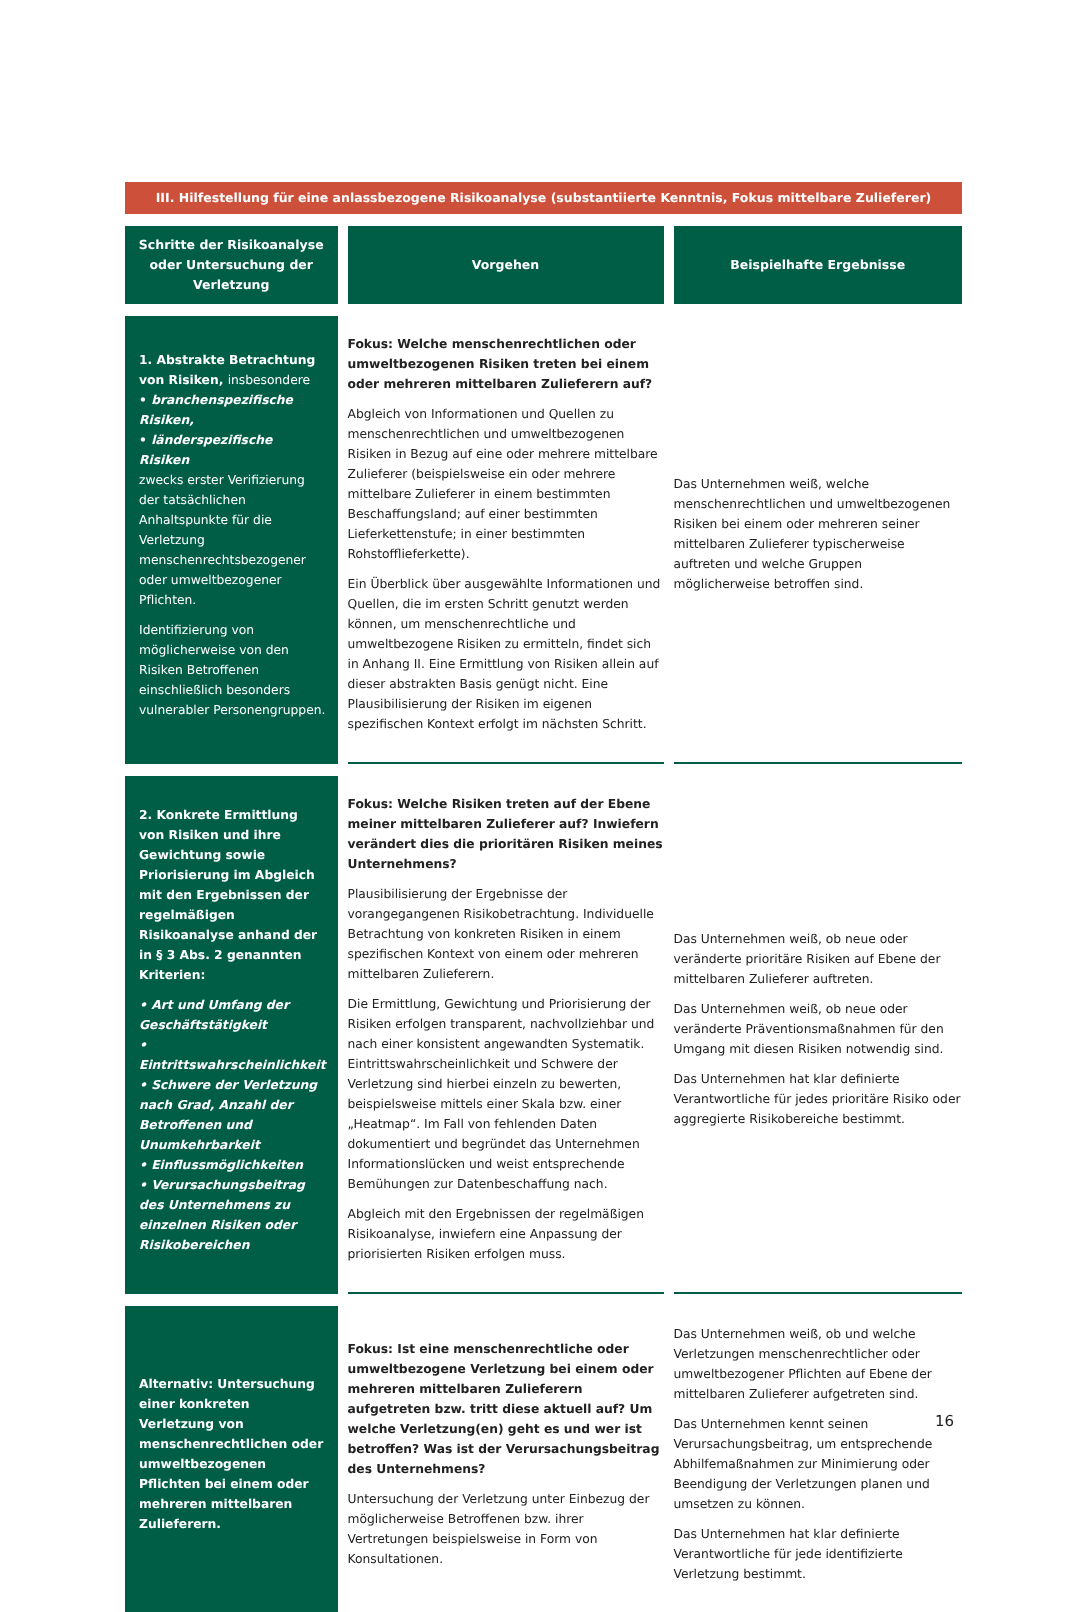| III. Hilfestellung für eine anlassbezogene Risikoanalyse (substantiierte Kenntnis, Fokus mittelbare Zulieferer) | | |
| --- | --- | --- |
| Schritte der Risikoanalyse oder Untersuchung der Verletzung | Vorgehen | Beispielhafte Ergebnisse |
| 1. Abstrakte Betrachtung von Risiken, insbesondere • branchenspezifische Risiken, • länderspezifische Risiken zwecks erster Verifizierung der tatsächlichen Anhaltspunkte für die Verletzung menschenrechtsbezogener oder umweltbezogener Pflichten. Identifizierung von möglicherweise von den Risiken Betroffenen einschließlich besonders vulnerabler Personengruppen. | Fokus: Welche menschenrechtlichen oder umweltbezogenen Risiken treten bei einem oder mehreren mittelbaren Zulieferern auf? Abgleich von Informationen und Quellen zu menschenrechtlichen und umweltbezogenen Risiken in Bezug auf eine oder mehrere mittelbare Zulieferer (beispielsweise ein oder mehrere mittelbare Zulieferer in einem bestimmten Beschaffungsland; auf einer bestimmten Lieferkettenstufe; in einer bestimmten Rohstofflieferkette). Ein Überblick über ausgewählte Informationen und Quellen, die im ersten Schritt genutzt werden können, um menschenrechtliche und umweltbezogene Risiken zu ermitteln, findet sich in Anhang II. Eine Ermittlung von Risiken allein auf dieser abstrakten Basis genügt nicht. Eine Plausibilisierung der Risiken im eigenen spezifischen Kontext erfolgt im nächsten Schritt. | Das Unternehmen weiß, welche menschenrechtlichen und umweltbezogenen Risiken bei einem oder mehreren seiner mittelbaren Zulieferer typischerweise auftreten und welche Gruppen möglicherweise betroffen sind. |
| 2. Konkrete Ermittlung von Risiken und ihre Gewichtung sowie Priorisierung im Abgleich mit den Ergebnissen der regelmäßigen Risikoanalyse anhand der in § 3 Abs. 2 genannten Kriterien: • Art und Umfang der Geschäftstätigkeit • Eintrittswahrscheinlichkeit • Schwere der Verletzung nach Grad, Anzahl der Betroffenen und Unumkehrbarkeit • Einflussmöglichkeiten • Verursachungsbeitrag des Unternehmens zu einzelnen Risiken oder Risikobereichen | Fokus: Welche Risiken treten auf der Ebene meiner mittelbaren Zulieferer auf? Inwiefern verändert dies die prioritären Risiken meines Unternehmens? Plausibilisierung der Ergebnisse der vorangegangenen Risikobetrachtung. Individuelle Betrachtung von konkreten Risiken in einem spezifischen Kontext von einem oder mehreren mittelbaren Zulieferern. Die Ermittlung, Gewichtung und Priorisierung der Risiken erfolgen transparent, nachvollziehbar und nach einer konsistent angewandten Systematik. Eintrittswahrscheinlichkeit und Schwere der Verletzung sind hierbei einzeln zu bewerten, beispielsweise mittels einer Skala bzw. einer „Heatmap“. Im Fall von fehlenden Daten dokumentiert und begründet das Unternehmen Informationslücken und weist entsprechende Bemühungen zur Datenbeschaffung nach. Abgleich mit den Ergebnissen der regelmäßigen Risikoanalyse, inwiefern eine Anpassung der priorisierten Risiken erfolgen muss. | Das Unternehmen weiß, ob neue oder veränderte prioritäre Risiken auf Ebene der mittelbaren Zulieferer auftreten. Das Unternehmen weiß, ob neue oder veränderte Präventionsmaßnahmen für den Umgang mit diesen Risiken notwendig sind. Das Unternehmen hat klar definierte Verantwortliche für jedes prioritäre Risiko oder aggregierte Risikobereiche bestimmt. |
| Alternativ: Untersuchung einer konkreten Verletzung von menschenrechtlichen oder umweltbezogenen Pflichten bei einem oder mehreren mittelbaren Zulieferern. | Fokus: Ist eine menschenrechtliche oder umweltbezogene Verletzung bei einem oder mehreren mittelbaren Zulieferern aufgetreten bzw. tritt diese aktuell auf? Um welche Verletzung(en) geht es und wer ist betroffen? Was ist der Verursachungsbeitrag des Unternehmens? Untersuchung der Verletzung unter Einbezug der möglicherweise Betroffenen bzw. ihrer Vertretungen beispielsweise in Form von Konsultationen. | Das Unternehmen weiß, ob und welche Verletzungen menschenrechtlicher oder umweltbezogener Pflichten auf Ebene der mittelbaren Zulieferer aufgetreten sind. Das Unternehmen kennt seinen Verursachungsbeitrag, um entsprechende Abhilfemaßnahmen zur Minimierung oder Beendigung der Verletzungen planen und umsetzen zu können. Das Unternehmen hat klar definierte Verantwortliche für jede identifizierte Verletzung bestimmt. |
16